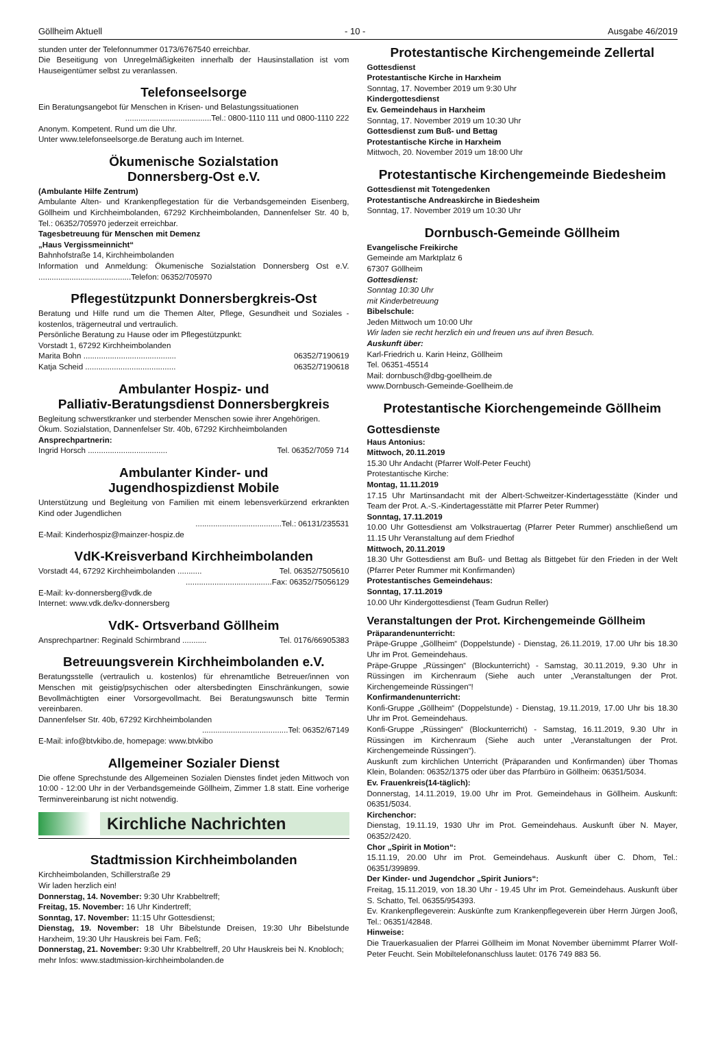Göllheim Aktuell - 10 - Ausgabe 46/2019
stunden unter der Telefonnummer 0173/6767540 erreichbar.
Die Beseitigung von Unregelmäßigkeiten innerhalb der Hausinstallation ist vom Hauseigentümer selbst zu veranlassen.
Telefonseelsorge
Ein Beratungsangebot für Menschen in Krisen- und Belastungssituationen
.......................................Tel.: 0800-1110 111 und 0800-1110 222
Anonym. Kompetent. Rund um die Uhr.
Unter www.telefonseelsorge.de Beratung auch im Internet.
Ökumenische Sozialstation
Donnersberg-Ost e.V.
(Ambulante Hilfe Zentrum)
Ambulante Alten- und Krankenpflegestation für die Verbandsgemeinden Eisenberg, Göllheim und Kirchheimbolanden, 67292 Kirchheimbolanden, Dannenfelser Str. 40 b, Tel.: 06352/705970 jederzeit erreichbar.
Tagesbetreuung für Menschen mit Demenz
„Haus Vergissmeinnicht“
Bahnhofstraße 14, Kirchheimbolanden
Information und Anmeldung: Ökumenische Sozialstation Donnersberg Ost e.V. ..........................................Telefon: 06352/705970
Pflegestützpunkt Donnersbergkreis-Ost
Beratung und Hilfe rund um die Themen Alter, Pflege, Gesundheit und Soziales - kostenlos, trägerneutral und vertraulich.
Persönliche Beratung zu Hause oder im Pflegestützpunkt:
Vorstadt 1, 67292 Kirchheimbolanden
Marita Bohn .......................................... 06352/7190619
Katja Scheid ......................................... 06352/7190618
Ambulanter Hospiz- und
Palliativ-Beratungsdienst Donnersbergkreis
Begleitung schwerstkranker und sterbender Menschen sowie ihrer Angehörigen.
Ökum. Sozialstation, Dannenfelser Str. 40b, 67292 Kirchheimbolanden
Ansprechpartnerin:
Ingrid Horsch .................................... Tel. 06352/7059 714
Ambulanter Kinder- und
Jugendhospizdienst Mobile
Unterstützung und Begleitung von Familien mit einem lebensverkürzend erkrankten Kind oder Jugendlichen
.......................................Tel.: 06131/235531
E-Mail: Kinderhospiz@mainzer-hospiz.de
VdK-Kreisverband Kirchheimbolanden
Vorstadt 44, 67292 Kirchheimbolanden ........... Tel. 06352/7505610
.......................................Fax: 06352/75056129
E-Mail: kv-donnersberg@vdk.de
Internet: www.vdk.de/kv-donnersberg
VdK- Ortsverband Göllheim
Ansprechpartner: Reginald Schirmbrand ........... Tel. 0176/66905383
Betreuungsverein Kirchheimbolanden e.V.
Beratungsstelle (vertraulich u. kostenlos) für ehrenamtliche Betreuer/innen von Menschen mit geistig/psychischen oder altersbedingten Einschränkungen, sowie Bevollmächtigten einer Vorsorgevollmacht. Bei Beratungswunsch bitte Termin vereinbaren.
Dannenfelser Str. 40b, 67292 Kirchheimbolanden
.......................................Tel: 06352/67149
E-Mail: info@btvkibo.de, homepage: www.btvkibo
Allgemeiner Sozialer Dienst
Die offene Sprechstunde des Allgemeinen Sozialen Dienstes findet jeden Mittwoch von 10:00 - 12:00 Uhr in der Verbandsgemeinde Göllheim, Zimmer 1.8 statt. Eine vorherige Terminvereinbarung ist nicht notwendig.
Kirchliche Nachrichten
Stadtmission Kirchheimbolanden
Kirchheimbolanden, Schillerstraße 29
Wir laden herzlich ein!
Donnerstag, 14. November: 9:30 Uhr Krabbeltreff;
Freitag, 15. November: 16 Uhr Kindertreff;
Sonntag, 17. November: 11:15 Uhr Gottesdienst;
Dienstag, 19. November: 18 Uhr Bibelstunde Dreisen, 19:30 Uhr Bibelstunde Harxheim, 19:30 Uhr Hauskreis bei Fam. Feß;
Donnerstag, 21. November: 9:30 Uhr Krabbeltreff, 20 Uhr Hauskreis bei N. Knobloch;
mehr Infos: www.stadtmission-kirchheimbolanden.de
Protestantische Kirchengemeinde Zellertal
Gottesdienst
Protestantische Kirche in Harxheim
Sonntag, 17. November 2019 um 9:30 Uhr
Kindergottesdienst
Ev. Gemeindehaus in Harxheim
Sonntag, 17. November 2019 um 10:30 Uhr
Gottesdienst zum Buß- und Bettag
Protestantische Kirche in Harxheim
Mittwoch, 20. November 2019 um 18:00 Uhr
Protestantische Kirchengemeinde Biedesheim
Gottesdienst mit Totengedenken
Protestantische Andreaskirche in Biedesheim
Sonntag, 17. November 2019 um 10:30 Uhr
Dornbusch-Gemeinde Göllheim
Evangelische Freikirche
Gemeinde am Marktplatz 6
67307 Göllheim
Gottesdienst:
Sonntag 10:30 Uhr
mit Kinderbetreuung
Bibelschule:
Jeden Mittwoch um 10:00 Uhr
Wir laden sie recht herzlich ein und freuen uns auf ihren Besuch.
Auskunft über:
Karl-Friedrich u. Karin Heinz, Göllheim
Tel. 06351-45514
Mail: dornbusch@dbg-goellheim.de
www.Dornbusch-Gemeinde-Goellheim.de
Protestantische Kiorchengemeinde Göllheim
Gottesdienste
Haus Antonius:
Mittwoch, 20.11.2019
15.30 Uhr Andacht (Pfarrer Wolf-Peter Feucht)
Protestantische Kirche:
Montag, 11.11.2019
17.15 Uhr Martinsandacht mit der Albert-Schweitzer-Kindertagesstätte (Kinder und Team der Prot. A.-S.-Kindertagesstätte mit Pfarrer Peter Rummer)
Sonntag, 17.11.2019
10.00 Uhr Gottesdienst am Volkstrauertag (Pfarrer Peter Rummer) anschließend um 11.15 Uhr Veranstaltung auf dem Friedhof
Mittwoch, 20.11.2019
18.30 Uhr Gottesdienst am Buß- und Bettag als Bittgebet für den Frieden in der Welt (Pfarrer Peter Rummer mit Konfirmanden)
Protestantisches Gemeindehaus:
Sonntag, 17.11.2019
10.00 Uhr Kindergottesdienst (Team Gudrun Reller)
Veranstaltungen der Prot. Kirchengemeinde Göllheim
Präparandenunterricht:
Präpe-Gruppe „Göllheim“ (Doppelstunde) - Dienstag, 26.11.2019, 17.00 Uhr bis 18.30 Uhr im Prot. Gemeindehaus.
Präpe-Gruppe „Rüssingen“ (Blockunterricht) - Samstag, 30.11.2019, 9.30 Uhr in Rüssingen im Kirchenraum (Siehe auch unter „Veranstaltungen der Prot. Kirchengemeinde Rüssingen“!
Konfirmandenunterricht:
Konfi-Gruppe „Göllheim“ (Doppelstunde) - Dienstag, 19.11.2019, 17.00 Uhr bis 18.30 Uhr im Prot. Gemeindehaus.
Konfi-Gruppe „Rüssingen“ (Blockunterricht) - Samstag, 16.11.2019, 9.30 Uhr in Rüssingen im Kirchenraum (Siehe auch unter „Veranstaltungen der Prot. Kirchengemeinde Rüssingen“).
Auskunft zum kirchlichen Unterricht (Präparanden und Konfirmanden) über Thomas Klein, Bolanden: 06352/1375 oder über das Pfarrbüro in Göllheim: 06351/5034.
Ev. Frauenkreis(14-täglich):
Donnerstag, 14.11.2019, 19.00 Uhr im Prot. Gemeindehaus in Göllheim. Auskunft: 06351/5034.
Kirchenchor:
Dienstag, 19.11.19, 1930 Uhr im Prot. Gemeindehaus. Auskunft über N. Mayer, 06352/2420.
Chor „Spirit in Motion“:
15.11.19, 20.00 Uhr im Prot. Gemeindehaus. Auskunft über C. Dhom, Tel.: 06351/399899.
Der Kinder- und Jugendchor „Spirit Juniors“:
Freitag, 15.11.2019, von 18.30 Uhr - 19.45 Uhr im Prot. Gemeindehaus. Auskunft über S. Schatto, Tel. 06355/954393.
Ev. Krankenpflegeverein: Auskünfte zum Krankenpflegeverein über Herrn Jürgen Jooß, Tel.: 06351/42848.
Hinweise:
Die Trauerkasualien der Pfarrei Göllheim im Monat November übernimmt Pfarrer Wolf-Peter Feucht. Sein Mobiltelefonanschluss lautet: 0176 749 883 56.